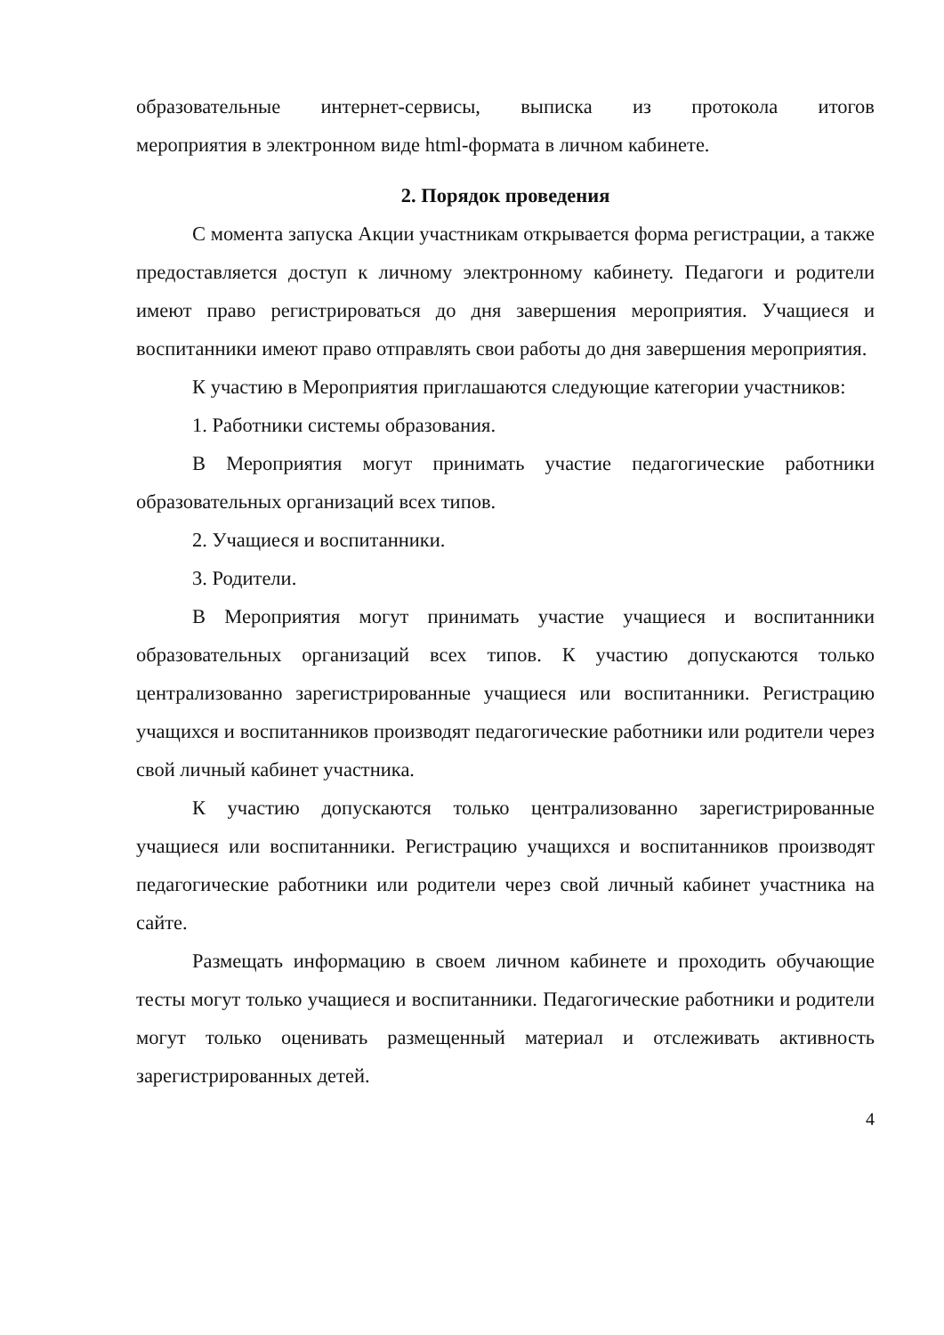образовательные интернет-сервисы, выписка из протокола итогов
мероприятия в электронном виде html-формата в личном кабинете.
2. Порядок проведения
С момента запуска Акции участникам открывается форма регистрации, а также предоставляется доступ к личному электронному кабинету. Педагоги и родители имеют право регистрироваться до дня завершения мероприятия. Учащиеся и воспитанники имеют право отправлять свои работы до дня завершения мероприятия.
К участию в Мероприятия приглашаются следующие категории участников:
1. Работники системы образования.
В Мероприятия могут принимать участие педагогические работники образовательных организаций всех типов.
2. Учащиеся и воспитанники.
3. Родители.
В Мероприятия могут принимать участие учащиеся и воспитанники образовательных организаций всех типов. К участию допускаются только централизованно зарегистрированные учащиеся или воспитанники. Регистрацию учащихся и воспитанников производят педагогические работники или родители через свой личный кабинет участника.
К участию допускаются только централизованно зарегистрированные учащиеся или воспитанники. Регистрацию учащихся и воспитанников производят педагогические работники или родители через свой личный кабинет участника на сайте.
Размещать информацию в своем личном кабинете и проходить обучающие тесты могут только учащиеся и воспитанники. Педагогические работники и родители могут только оценивать размещенный материал и отслеживать активность зарегистрированных детей.
4